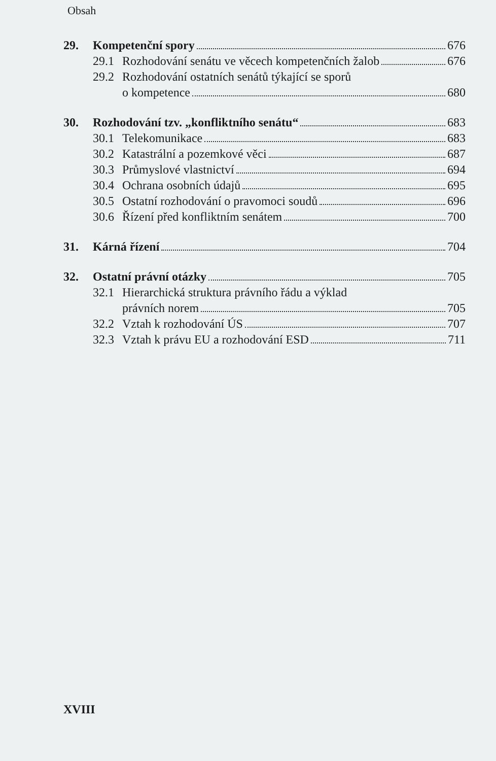Obsah
29. Kompetenční spory 676
29.1 Rozhodování senátu ve věcech kompetenčních žalob 676
29.2 Rozhodování ostatních senátů týkající se sporů
o kompetence 680
30. Rozhodování tzv. „konfliktního senátu“ 683
30.1 Telekomunikace 683
30.2 Katastrální a pozemkové věci 687
30.3 Průmyslové vlastnictví 694
30.4 Ochrana osobních údajů 695
30.5 Ostatní rozhodování o pravomoci soudů 696
30.6 Řízení před konfliktním senátem 700
31. Kárná řízení 704
32. Ostatní právní otázky 705
32.1 Hierarchická struktura právního řádu a výklad
právních norem 705
32.2 Vztah k rozhodování ÚS 707
32.3 Vztah k právu EU a rozhodování ESD 711
XVIII